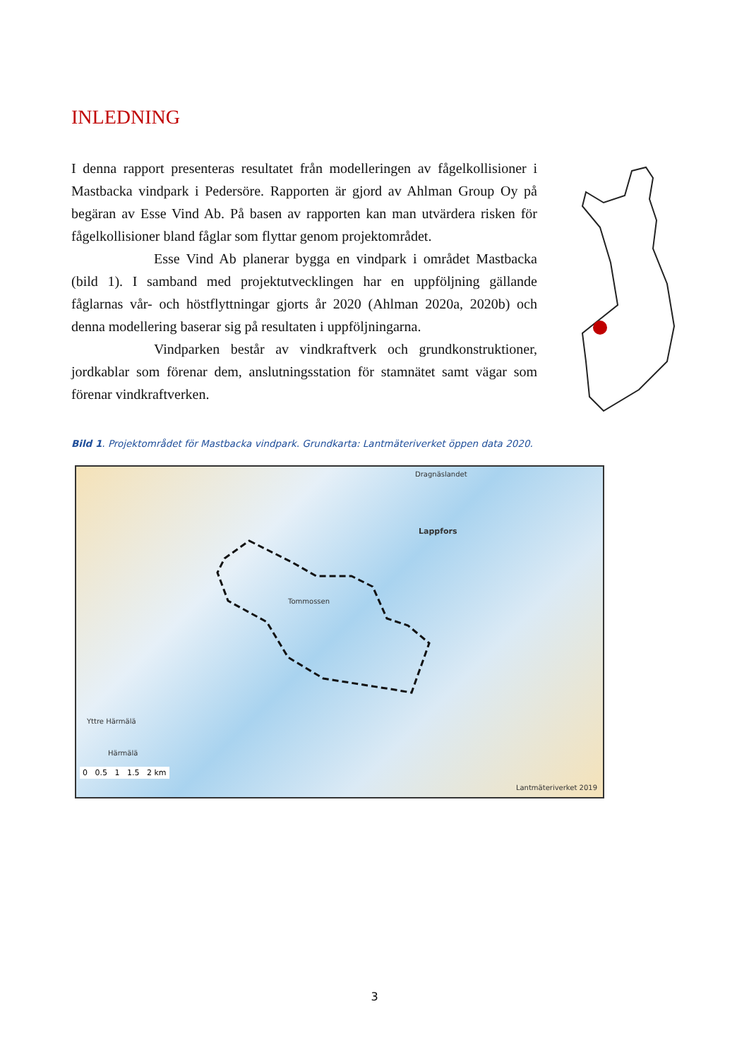INLEDNING
I denna rapport presenteras resultatet från modelleringen av fågelkollisioner i Mastbacka vindpark i Pedersöre. Rapporten är gjord av Ahlman Group Oy på begäran av Esse Vind Ab. På basen av rapporten kan man utvärdera risken för fågelkollisioner bland fåglar som flyttar genom projektområdet.
Esse Vind Ab planerar bygga en vindpark i området Mastbacka (bild 1). I samband med projektutvecklingen har en uppföljning gällande fåglarnas vår- och höstflyttningar gjorts år 2020 (Ahlman 2020a, 2020b) och denna modellering baserar sig på resultaten i uppföljningarna.
Vindparken består av vindkraftverk och grundkonstruktioner, jordkablar som förenar dem, anslutningsstation för stamnätet samt vägar som förenar vindkraftverken.
Bild 1. Projektområdet för Mastbacka vindpark. Grundkarta: Lantmäteriverket öppen data 2020.
Dragnäslandet
Lappfors
Tommossen
Yttre Härmälä
Härmälä
0 0.5 1 1.5 2 km
Lantmäteriverket 2019
3